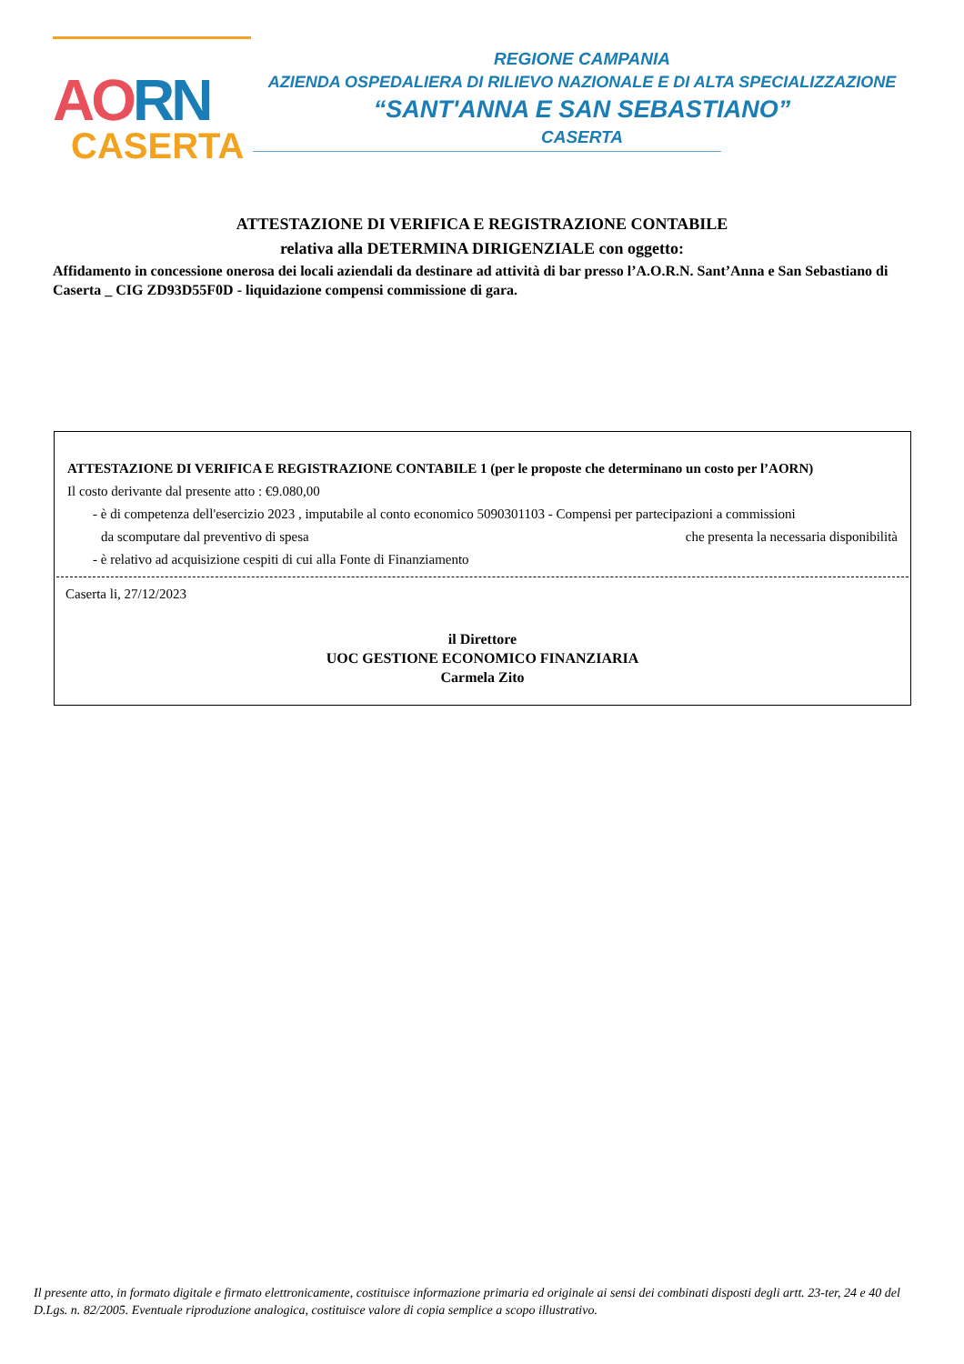AORN
CASERTA
REGIONE CAMPANIA
AZIENDA OSPEDALIERA DI RILIEVO NAZIONALE E DI ALTA SPECIALIZZAZIONE
“SANT'ANNA E SAN SEBASTIANO”
CASERTA
ATTESTAZIONE DI VERIFICA E REGISTRAZIONE CONTABILE
relativa alla DETERMINA DIRIGENZIALE con oggetto:
Affidamento in concessione onerosa dei locali aziendali da destinare ad attività di bar presso l’A.O.R.N. Sant’Anna e San Sebastiano di Caserta _ CIG ZD93D55F0D - liquidazione compensi commissione di gara.
ATTESTAZIONE DI VERIFICA E REGISTRAZIONE CONTABILE 1 (per le proposte che determinano un costo per l’AORN)
Il costo derivante dal presente atto : €9.080,00
- è di competenza dell'esercizio 2023 , imputabile al conto economico 5090301103 - Compensi per partecipazioni a commissioni
da scomputare dal preventivo di spesa che presenta la necessaria disponibilità
- è relativo ad acquisizione cespiti di cui alla Fonte di Finanziamento
Caserta li, 27/12/2023
il Direttore
UOC GESTIONE ECONOMICO FINANZIARIA
Carmela Zito
Il presente atto, in formato digitale e firmato elettronicamente, costituisce informazione primaria ed originale ai sensi dei combinati disposti degli artt. 23-ter, 24 e 40 del D.Lgs. n. 82/2005. Eventuale riproduzione analogica, costituisce valore di copia semplice a scopo illustrativo.